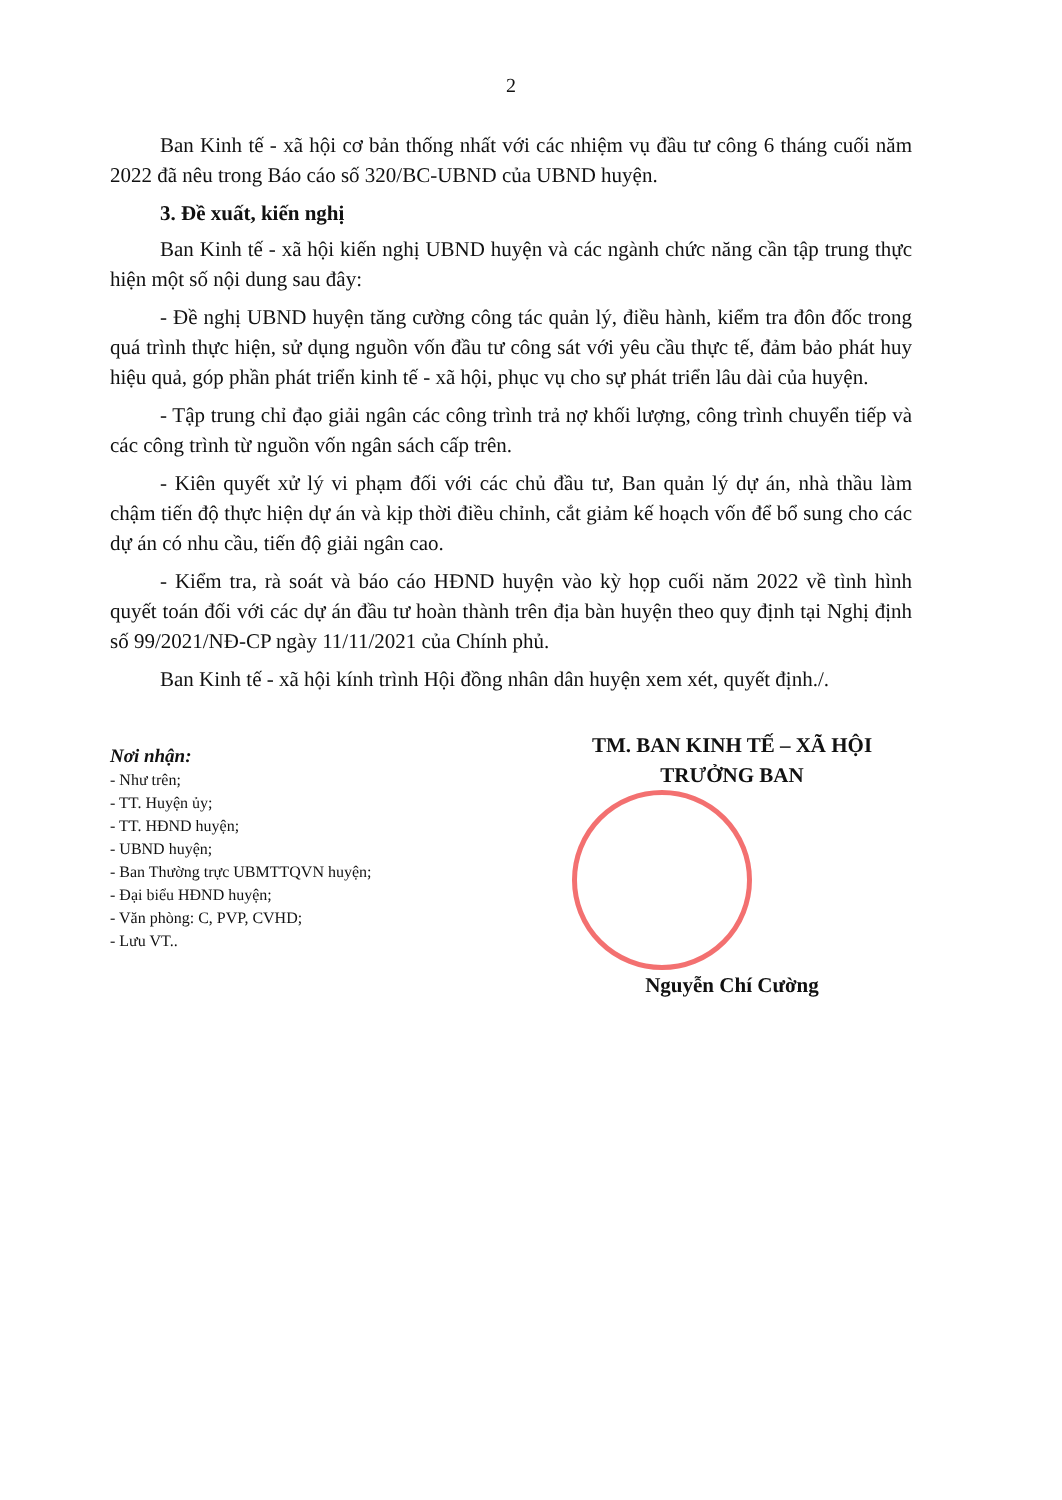2
Ban Kinh tế - xã hội cơ bản thống nhất với các nhiệm vụ đầu tư công 6 tháng cuối năm 2022 đã nêu trong Báo cáo số 320/BC-UBND của UBND huyện.
3. Đề xuất, kiến nghị
Ban Kinh tế - xã hội kiến nghị UBND huyện và các ngành chức năng cần tập trung thực hiện một số nội dung sau đây:
- Đề nghị UBND huyện tăng cường công tác quản lý, điều hành, kiểm tra đôn đốc trong quá trình thực hiện, sử dụng nguồn vốn đầu tư công sát với yêu cầu thực tế, đảm bảo phát huy hiệu quả, góp phần phát triển kinh tế - xã hội, phục vụ cho sự phát triển lâu dài của huyện.
- Tập trung chỉ đạo giải ngân các công trình trả nợ khối lượng, công trình chuyển tiếp và các công trình từ nguồn vốn ngân sách cấp trên.
- Kiên quyết xử lý vi phạm đối với các chủ đầu tư, Ban quản lý dự án, nhà thầu làm chậm tiến độ thực hiện dự án và kịp thời điều chỉnh, cắt giảm kế hoạch vốn để bổ sung cho các dự án có nhu cầu, tiến độ giải ngân cao.
- Kiểm tra, rà soát và báo cáo HĐND huyện vào kỳ họp cuối năm 2022 về tình hình quyết toán đối với các dự án đầu tư hoàn thành trên địa bàn huyện theo quy định tại Nghị định số 99/2021/NĐ-CP ngày 11/11/2021 của Chính phủ.
Ban Kinh tế - xã hội kính trình Hội đồng nhân dân huyện xem xét, quyết định./.
Nơi nhận:
- Như trên;
- TT. Huyện ủy;
- TT. HĐND huyện;
- UBND huyện;
- Ban Thường trực UBMTTQVN huyện;
- Đại biểu HĐND huyện;
- Văn phòng: C, PVP, CVHD;
- Lưu VT..
TM. BAN KINH TẾ – XÃ HỘI
TRƯỞNG BAN
Nguyễn Chí Cường